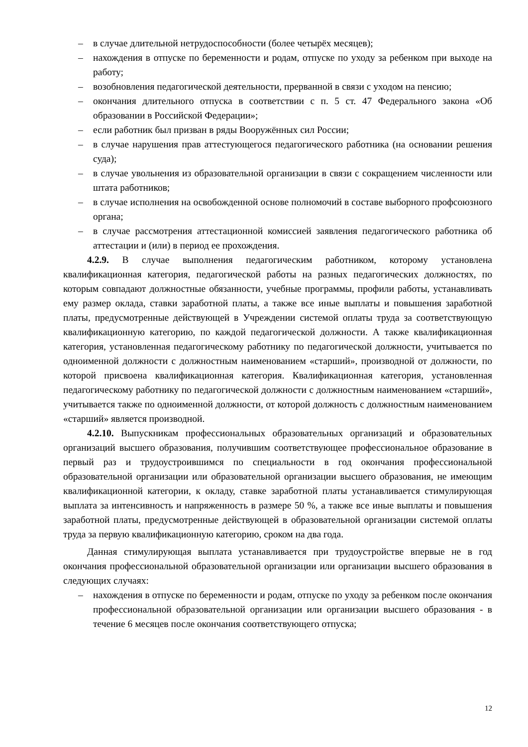– в случае длительной нетрудоспособности (более четырёх месяцев);
– нахождения в отпуске по беременности и родам, отпуске по уходу за ребенком при выходе на работу;
– возобновления педагогической деятельности, прерванной в связи с уходом на пенсию;
– окончания длительного отпуска в соответствии с п. 5 ст. 47 Федерального закона «Об образовании в Российской Федерации»;
– если работник был призван в ряды Вооружённых сил России;
– в случае нарушения прав аттестующегося педагогического работника (на основании решения суда);
– в случае увольнения из образовательной организации в связи с сокращением численности или штата работников;
– в случае исполнения на освобожденной основе полномочий в составе выборного профсоюзного органа;
– в случае рассмотрения аттестационной комиссией заявления педагогического работника об аттестации и (или) в период ее прохождения.
4.2.9. В случае выполнения педагогическим работником, которому установлена квалификационная категория, педагогической работы на разных педагогических должностях, по которым совпадают должностные обязанности, учебные программы, профили работы, устанавливать ему размер оклада, ставки заработной платы, а также все иные выплаты и повышения заработной платы, предусмотренные действующей в Учреждении системой оплаты труда за соответствующую квалификационную категорию, по каждой педагогической должности. А также квалификационная категория, установленная педагогическому работнику по педагогической должности, учитывается по одноименной должности с должностным наименованием «старший», производной от должности, по которой присвоена квалификационная категория. Квалификационная категория, установленная педагогическому работнику по педагогической должности с должностным наименованием «старший», учитывается также по одноименной должности, от которой должность с должностным наименованием «старший» является производной.
4.2.10. Выпускникам профессиональных образовательных организаций и образовательных организаций высшего образования, получившим соответствующее профессиональное образование в первый раз и трудоустроившимся по специальности в год окончания профессиональной образовательной организации или образовательной организации высшего образования, не имеющим квалификационной категории, к окладу, ставке заработной платы устанавливается стимулирующая выплата за интенсивность и напряженность в размере 50 %, а также все иные выплаты и повышения заработной платы, предусмотренные действующей в образовательной организации системой оплаты труда за первую квалификационную категорию, сроком на два года.
Данная стимулирующая выплата устанавливается при трудоустройстве впервые не в год окончания профессиональной образовательной организации или организации высшего образования в следующих случаях:
– нахождения в отпуске по беременности и родам, отпуске по уходу за ребенком после окончания профессиональной образовательной организации или организации высшего образования - в течение 6 месяцев после окончания соответствующего отпуска;
12